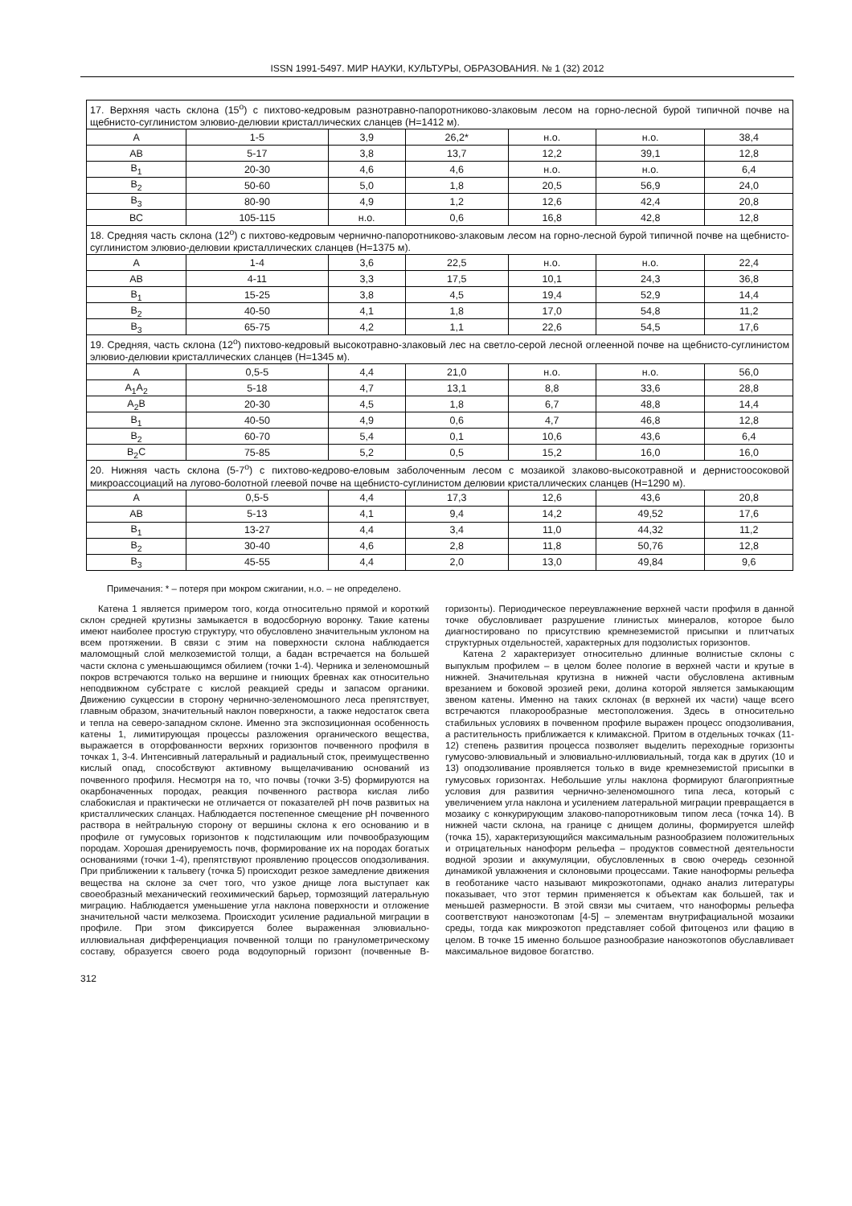ISSN 1991-5497. МИР НАУКИ, КУЛЬТУРЫ, ОБРАЗОВАНИЯ. № 1 (32) 2012
| 17. Верхняя часть склона (15<sup>o</sup>) с пихтово-кедровым разнотравно-папоротниково-злаковым лесом на горно-лесной бурой типичной почве на щебнисто-суглинистом элювио-делювии кристаллических сланцев (Н=1412 м). | | | | | | |
| А | 1-5 | 3,9 | 26,2* | н.о. | н.о. | 38,4 |
| АВ | 5-17 | 3,8 | 13,7 | 12,2 | 39,1 | 12,8 |
| В<sub>1</sub> | 20-30 | 4,6 | 4,6 | н.о. | н.о. | 6,4 |
| В<sub>2</sub> | 50-60 | 5,0 | 1,8 | 20,5 | 56,9 | 24,0 |
| В<sub>3</sub> | 80-90 | 4,9 | 1,2 | 12,6 | 42,4 | 20,8 |
| ВС | 105-115 | н.о. | 0,6 | 16,8 | 42,8 | 12,8 |
| 18. Средняя часть склона (12<sup>o</sup>) с пихтово-кедровым чернично-папоротниково-злаковым лесом на горно-лесной бурой типичной почве на щебнисто-суглинистом элювио-делювии кристаллических сланцев (Н=1375 м). | | | | | | |
| А | 1-4 | 3,6 | 22,5 | н.о. | н.о. | 22,4 |
| АВ | 4-11 | 3,3 | 17,5 | 10,1 | 24,3 | 36,8 |
| В<sub>1</sub> | 15-25 | 3,8 | 4,5 | 19,4 | 52,9 | 14,4 |
| В<sub>2</sub> | 40-50 | 4,1 | 1,8 | 17,0 | 54,8 | 11,2 |
| В<sub>3</sub> | 65-75 | 4,2 | 1,1 | 22,6 | 54,5 | 17,6 |
| 19. Средняя, часть склона (12<sup>o</sup>) пихтово-кедровый высокотравно-злаковый лес на светло-серой лесной оглеенной почве на щебнисто-суглинистом элювио-делювии кристаллических сланцев (Н=1345 м). | | | | | | |
| А | 0,5-5 | 4,4 | 21,0 | н.о. | н.о. | 56,0 |
| А<sub>1</sub>А<sub>2</sub> | 5-18 | 4,7 | 13,1 | 8,8 | 33,6 | 28,8 |
| А<sub>2</sub>В | 20-30 | 4,5 | 1,8 | 6,7 | 48,8 | 14,4 |
| В<sub>1</sub> | 40-50 | 4,9 | 0,6 | 4,7 | 46,8 | 12,8 |
| В<sub>2</sub> | 60-70 | 5,4 | 0,1 | 10,6 | 43,6 | 6,4 |
| В<sub>2</sub>С | 75-85 | 5,2 | 0,5 | 15,2 | 16,0 | 16,0 |
| 20. Нижняя часть склона (5-7<sup>o</sup>) с пихтово-кедрово-еловым заболоченным лесом с мозаикой злаково-высокотравной и дернистоосоковой микроассоциаций на лугово-болотной глеевой почве на щебнисто-суглинистом делювии кристаллических сланцев (Н=1290 м). | | | | | | |
| А | 0,5-5 | 4,4 | 17,3 | 12,6 | 43,6 | 20,8 |
| АВ | 5-13 | 4,1 | 9,4 | 14,2 | 49,52 | 17,6 |
| В<sub>1</sub> | 13-27 | 4,4 | 3,4 | 11,0 | 44,32 | 11,2 |
| В<sub>2</sub> | 30-40 | 4,6 | 2,8 | 11,8 | 50,76 | 12,8 |
| В<sub>3</sub> | 45-55 | 4,4 | 2,0 | 13,0 | 49,84 | 9,6 |
Примечания: * – потеря при мокром сжигании, н.о. – не определено.
Катена 1 является примером того, когда относительно прямой и короткий склон средней крутизны замыкается в водосборную воронку. Такие катены имеют наиболее простую структуру, что обусловлено значительным уклоном на всем протяжении. В связи с этим на поверхности склона наблюдается маломощный слой мелкоземистой толщи, а бадан встречается на большей части склона с уменьшающимся обилием (точки 1-4). Черника и зеленомошный покров встречаются только на вершине и гниющих бревнах как относительно неподвижном субстрате с кислой реакцией среды и запасом органики. Движению сукцессии в сторону чернично-зеленомошного леса препятствует, главным образом, значительный наклон поверхности, а также недостаток света и тепла на северо-западном склоне. Именно эта экспозиционная особенность катены 1, лимитирующая процессы разложения органического вещества, выражается в оторфованности верхних горизонтов почвенного профиля в точках 1, 3-4. Интенсивный латеральный и радиальный сток, преимущественно кислый опад, способствуют активному выщелачиванию оснований из почвенного профиля. Несмотря на то, что почвы (точки 3-5) формируются на окарбоначенных породах, реакция почвенного раствора кислая либо слабокислая и практически не отличается от показателей pH почв развитых на кристаллических сланцах. Наблюдается постепенное смещение pH почвенного раствора в нейтральную сторону от вершины склона к его основанию и в профиле от гумусовых горизонтов к подстилающим или почвообразующим породам. Хорошая дренируемость почв, формирование их на породах богатых основаниями (точки 1-4), препятствуют проявлению процессов оподзоливания. При приближении к тальвегу (точка 5) происходит резкое замедление движения вещества на склоне за счет того, что узкое днище лога выступает как своеобразный механический геохимический барьер, тормозящий латеральную миграцию. Наблюдается уменьшение угла наклона поверхности и отложение значительной части мелкозема. Происходит усиление радиальной миграции в профиле. При этом фиксируется более выраженная элювиально-иллювиальная дифференциация почвенной толщи по гранулометрическому составу, образуется своего рода водоупорный горизонт (почвенные В-горизонты). Периодическое переувлажнение верхней части профиля в данной точке обусловливает разрушение глинистых минералов, которое было диагностировано по присутствию кремнеземистой присыпки и плитчатых структурных отдельностей, характерных для подзолистых горизонтов.
Катена 2 характеризует относительно длинные волнистые склоны с выпуклым профилем – в целом более пологие в верхней части и крутые в нижней. Значительная крутизна в нижней части обусловлена активным врезанием и боковой эрозией реки, долина которой является замыкающим звеном катены. Именно на таких склонах (в верхней их части) чаще всего встречаются плакорообразные местоположения. Здесь в относительно стабильных условиях в почвенном профиле выражен процесс оподзоливания, а растительность приближается к климаксной. Притом в отдельных точках (11-12) степень развития процесса позволяет выделить переходные горизонты гумусово-элювиальный и элювиально-иллювиальный, тогда как в других (10 и 13) оподзоливание проявляется только в виде кремнеземистой присыпки в гумусовых горизонтах. Небольшие углы наклона формируют благоприятные условия для развития чернично-зеленомошного типа леса, который с увеличением угла наклона и усилением латеральной миграции превращается в мозаику с конкурирующим злаково-папоротниковым типом леса (точка 14). В нижней части склона, на границе с днищем долины, формируется шлейф (точка 15), характеризующийся максимальным разнообразием положительных и отрицательных наноформ рельефа – продуктов совместной деятельности водной эрозии и аккумуляции, обусловленных в свою очередь сезонной динамикой увлажнения и склоновыми процессами. Такие наноформы рельефа в геоботанике часто называют микроэкотопами, однако анализ литературы показывает, что этот термин применяется к объектам как большей, так и меньшей размерности. В этой связи мы считаем, что наноформы рельефа соответствуют наноэкотопам [4-5] – элементам внутрифациальной мозаики среды, тогда как микроэкотоп представляет собой фитоценоз или фацию в целом. В точке 15 именно большое разнообразие наноэкотопов обуславливает максимальное видовое богатство.
312